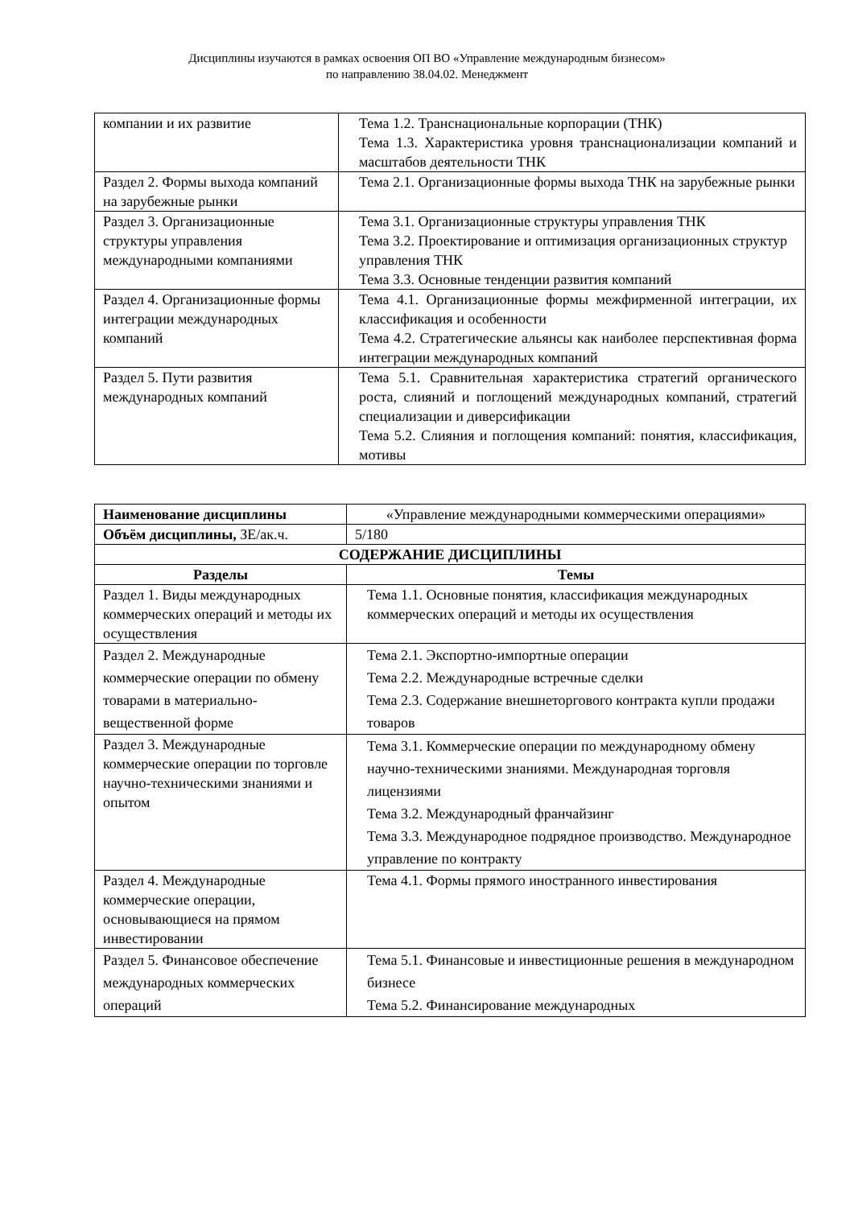Дисциплины изучаются в рамках освоения ОП ВО «Управление международным бизнесом»
по направлению 38.04.02. Менеджмент
| компании и их развитие | Тема 1.2. Транснациональные корпорации (ТНК) Тема 1.3. Характеристика уровня транснационализации компаний и масштабов деятельности ТНК |
| Раздел 2. Формы выхода компаний на зарубежные рынки | Тема 2.1. Организационные формы выхода ТНК на зарубежные рынки |
| Раздел 3. Организационные структуры управления международными компаниями | Тема 3.1. Организационные структуры управления ТНК Тема 3.2. Проектирование и оптимизация организационных структур управления ТНК Тема 3.3. Основные тенденции развития компаний |
| Раздел 4. Организационные формы интеграции международных компаний | Тема 4.1. Организационные формы межфирменной интеграции, их классификация и особенности Тема 4.2. Стратегические альянсы как наиболее перспективная форма интеграции международных компаний |
| Раздел 5. Пути развития международных компаний | Тема 5.1. Сравнительная характеристика стратегий органического роста, слияний и поглощений международных компаний, стратегий специализации и диверсификации Тема 5.2. Слияния и поглощения компаний: понятия, классификация, мотивы |
| Наименование дисциплины | «Управление международными коммерческими операциями» |
| Объём дисциплины, ЗЕ/ак.ч. | 5/180 |
| СОДЕРЖАНИЕ ДИСЦИПЛИНЫ | |
| Разделы | Темы |
| Раздел 1. Виды международных коммерческих операций и методы их осуществления | Тема 1.1. Основные понятия, классификация международных коммерческих операций и методы их осуществления |
| Раздел 2. Международные коммерческие операции по обмену товарами в материально-вещественной форме | Тема 2.1. Экспортно-импортные операции Тема 2.2. Международные встречные сделки Тема 2.3. Содержание внешнеторгового контракта купли продажи товаров |
| Раздел 3. Международные коммерческие операции по торговле научно-техническими знаниями и опытом | Тема 3.1. Коммерческие операции по международному обмену научно-техническими знаниями. Международная торговля лицензиями Тема 3.2. Международный франчайзинг Тема 3.3. Международное подрядное производство. Международное управление по контракту |
| Раздел 4. Международные коммерческие операции, основывающиеся на прямом инвестировании | Тема 4.1. Формы прямого иностранного инвестирования |
| Раздел 5. Финансовое обеспечение международных коммерческих операций | Тема 5.1. Финансовые и инвестиционные решения в международном бизнесе Тема 5.2. Финансирование международных |